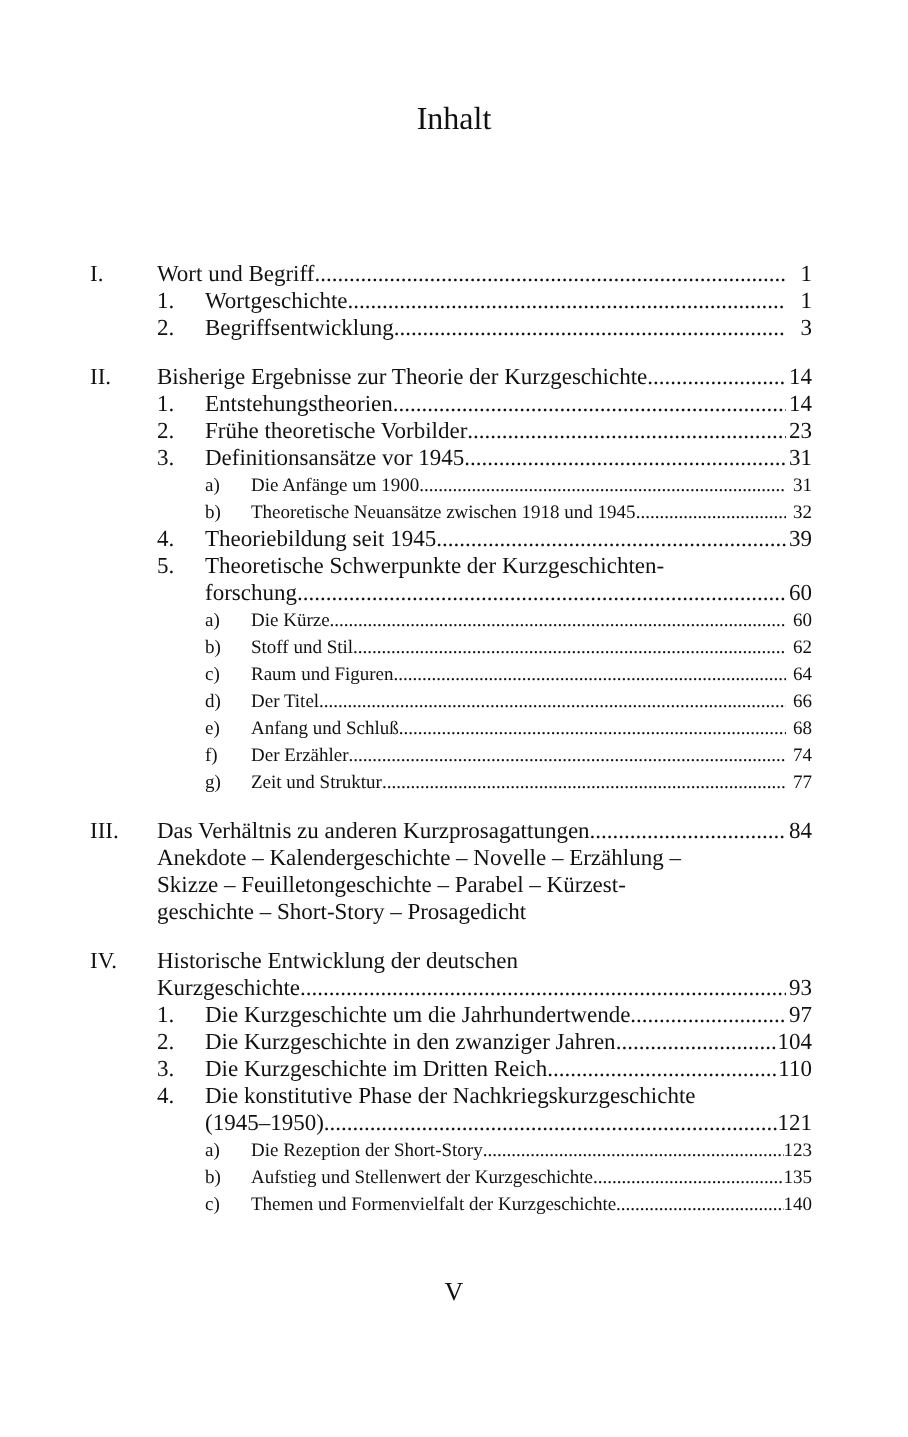Inhalt
I. Wort und Begriff 1
1. Wortgeschichte 1
2. Begriffsentwicklung 3
II. Bisherige Ergebnisse zur Theorie der Kurzgeschichte 14
1. Entstehungstheorien 14
2. Frühe theoretische Vorbilder 23
3. Definitionsansätze vor 1945 31
a) Die Anfänge um 1900 31
b) Theoretische Neuansätze zwischen 1918 und 1945 32
4. Theoriebildung seit 1945 39
5. Theoretische Schwerpunkte der Kurzgeschichten-
forschung 60
a) Die Kürze 60
b) Stoff und Stil 62
c) Raum und Figuren 64
d) Der Titel 66
e) Anfang und Schluß 68
f) Der Erzähler 74
g) Zeit und Struktur 77
III. Das Verhältnis zu anderen Kurzprosagattungen 84
Anekdote – Kalendergeschichte – Novelle – Erzählung –
Skizze – Feuilletongeschichte – Parabel – Kürzest-
geschichte – Short-Story – Prosagedicht
IV. Historische Entwicklung der deutschen
Kurzgeschichte 93
1. Die Kurzgeschichte um die Jahrhundertwende 97
2. Die Kurzgeschichte in den zwanziger Jahren 104
3. Die Kurzgeschichte im Dritten Reich 110
4. Die konstitutive Phase der Nachkriegskurzgeschichte
(1945–1950) 121
a) Die Rezeption der Short-Story 123
b) Aufstieg und Stellenwert der Kurzgeschichte 135
c) Themen und Formenvielfalt der Kurzgeschichte 140
V